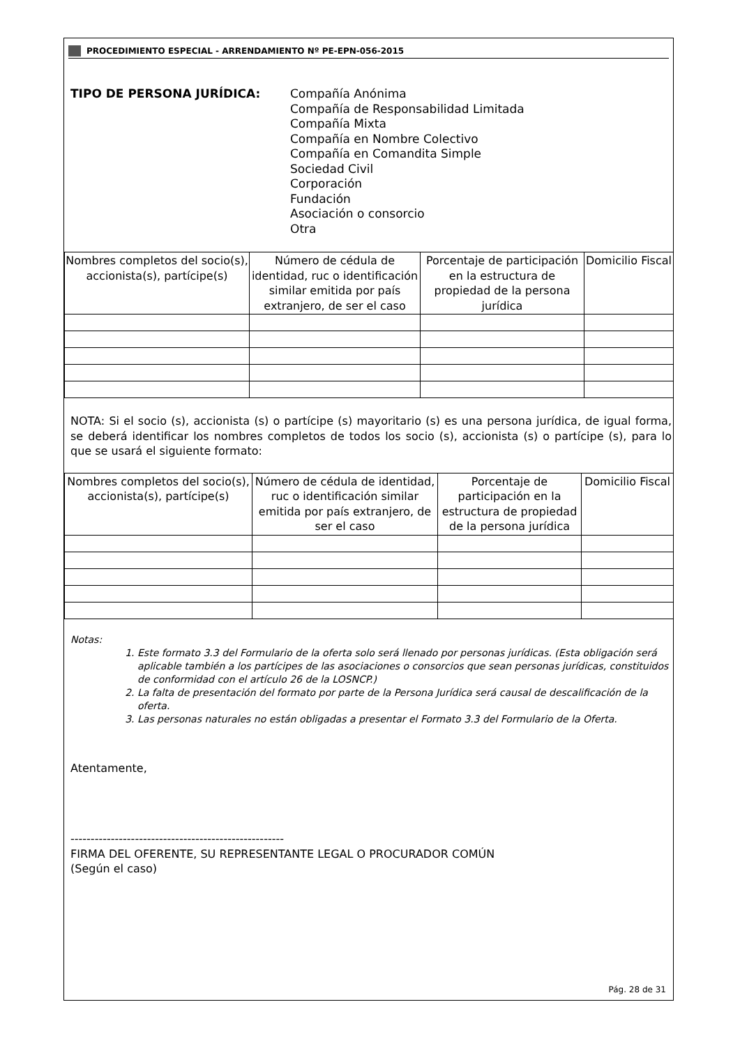PROCEDIMIENTO ESPECIAL - ARRENDAMIENTO Nº PE-EPN-056-2015
TIPO DE PERSONA JURÍDICA: Compañía Anónima
Compañía de Responsabilidad Limitada
Compañía Mixta
Compañía en Nombre Colectivo
Compañía en Comandita Simple
Sociedad Civil
Corporación
Fundación
Asociación o consorcio
Otra
| Nombres completos del socio(s), accionista(s), partícipe(s) | Número de cédula de identidad, ruc o identificación similar emitida por país extranjero, de ser el caso | Porcentaje de participación en la estructura de propiedad de la persona jurídica | Domicilio Fiscal |
| --- | --- | --- | --- |
NOTA: Si el socio (s), accionista (s) o partícipe (s) mayoritario (s) es una persona jurídica, de igual forma, se deberá identificar los nombres completos de todos los socio (s), accionista (s) o partícipe (s), para lo que se usará el siguiente formato:
| Nombres completos del socio(s), accionista(s), partícipe(s) | Número de cédula de identidad, ruc o identificación similar emitida por país extranjero, de ser el caso | Porcentaje de participación en la estructura de propiedad de la persona jurídica | Domicilio Fiscal |
| --- | --- | --- | --- |
Notas:
1. Este formato 3.3 del Formulario de la oferta solo será llenado por personas jurídicas. (Esta obligación será aplicable también a los partícipes de las asociaciones o consorcios que sean personas jurídicas, constituidos de conformidad con el artículo 26 de la LOSNCP.)
2. La falta de presentación del formato por parte de la Persona Jurídica será causal de descalificación de la oferta.
3. Las personas naturales no están obligadas a presentar el Formato 3.3 del Formulario de la Oferta.
Atentamente,
-----------------------------------------------------
FIRMA DEL OFERENTE, SU REPRESENTANTE LEGAL O PROCURADOR COMÚN
(Según el caso)
Pág. 28 de 31